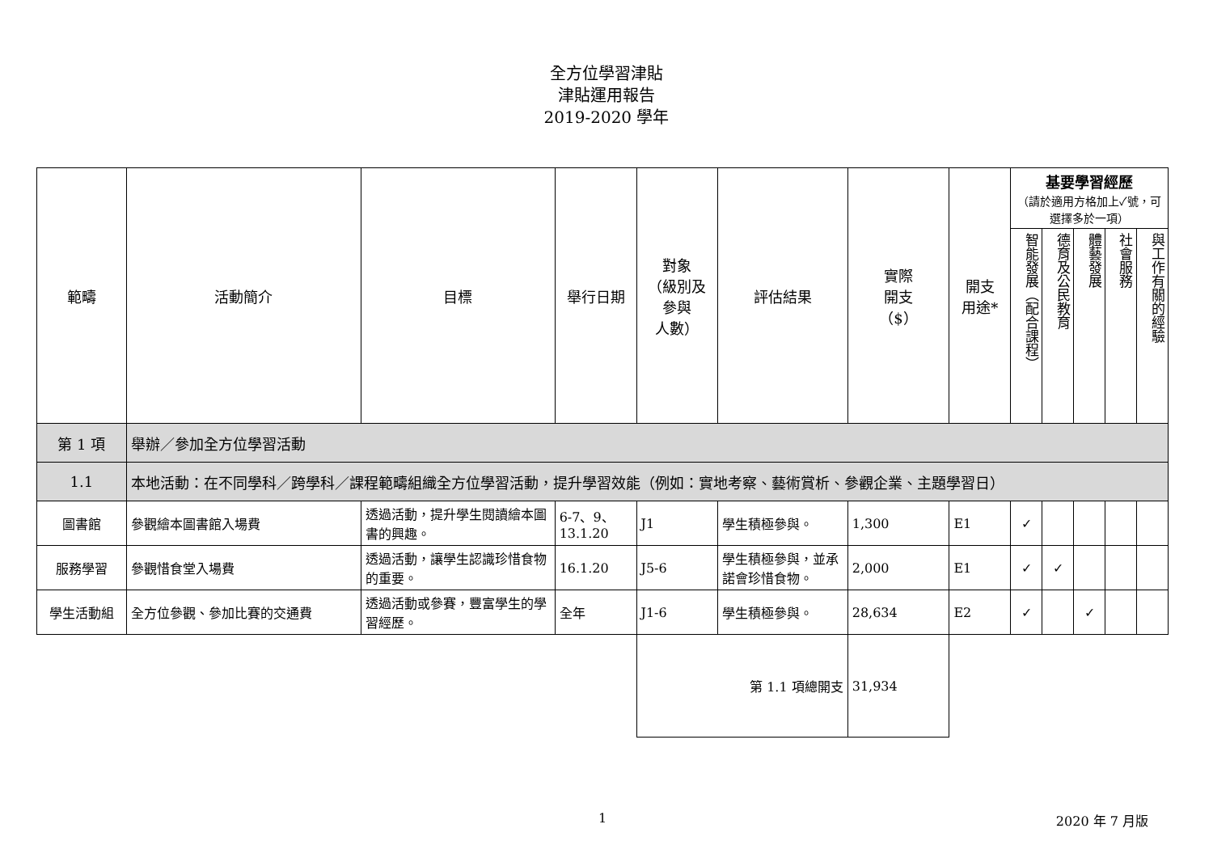全方位學習津貼
津貼運用報告
2019-2020 學年
| 範疇 | 活動簡介 | 目標 | 舉行日期 | 對象 （級別及 參與 人數） | 評估結果 | 實際 開支 （$） | 開支 用途* | 基要學習經歷 （請於適用方格加上✓號，可選擇多於一項） | | | | |
| --- | --- | --- | --- | --- | --- | --- | --- | --- | --- | --- | --- | --- |
| | | | | | | | | 智能發展（配合課程） | 德育及公民教育 | 體藝發展 | 社會服務 | 與工作有關的經驗 |
| 第 1 項 | 舉辦／參加全方位學習活動 | | | | | | | | | | | |
| 1.1 | 本地活動：在不同學科／跨學科／課程範疇組織全方位學習活動，提升學習效能（例如：實地考察、藝術賞析、參觀企業、主題學習日） | | | | | | | | | | | |
| 圖書館 | 參觀繪本圖書館入場費 | 透過活動，提升學生閱讀繪本圖書的興趣。 | 6-7、9、13.1.20 | J1 | 學生積極參與。 | 1,300 | E1 | ✓ | | | | |
| 服務學習 | 參觀惜食堂入場費 | 透過活動，讓學生認識珍惜食物的重要。 | 16.1.20 | J5-6 | 學生積極參與，並承諾會珍惜食物。 | 2,000 | E1 | ✓ | ✓ | | | |
| 學生活動組 | 全方位參觀、參加比賽的交通費 | 透過活動或參賽，豐富學生的學習經歷。 | 全年 | J1-6 | 學生積極參與。 | 28,634 | E2 | ✓ | | ✓ | | |
| | | | | 第 1.1 項總開支 | | 31,934 | | | | | | |
1 2020 年 7 月版